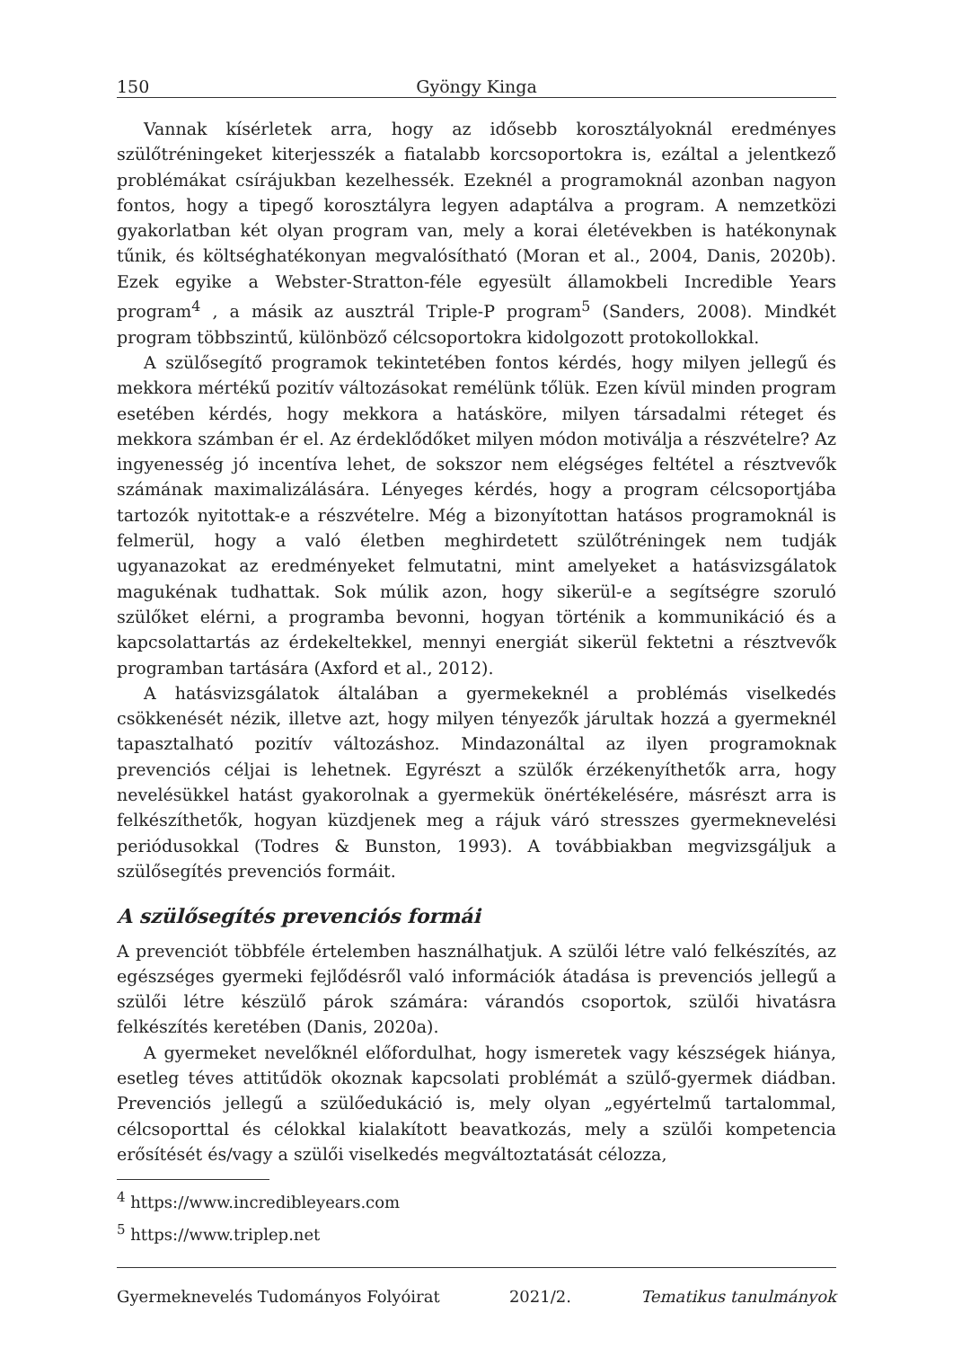150 Gyöngy Kinga
Vannak kísérletek arra, hogy az idősebb korosztályoknál eredményes szülőtréningeket kiterjesszék a fiatalabb korcsoportokra is, ezáltal a jelentkező problémákat csírájukban kezelhessék. Ezeknél a programoknál azonban nagyon fontos, hogy a tipegő korosztályra legyen adaptálva a program. A nemzetközi gyakorlatban két olyan program van, mely a korai életévekben is hatékonynak tűnik, és költséghatékonyan megvalósítható (Moran et al., 2004, Danis, 2020b). Ezek egyike a Webster-Stratton-féle egyesült államokbeli Incredible Years program<sup>4</sup> , a másik az ausztrál Triple-P program<sup>5</sup> (Sanders, 2008). Mindkét program többszintű, különböző célcsoportokra kidolgozott protokollokkal.
A szülősegítő programok tekintetében fontos kérdés, hogy milyen jellegű és mekkora mértékű pozitív változásokat remélünk tőlük. Ezen kívül minden program esetében kérdés, hogy mekkora a hatásköre, milyen társadalmi réteget és mekkora számban ér el. Az érdeklődőket milyen módon motiválja a részvételre? Az ingyenesség jó incentíva lehet, de sokszor nem elégséges feltétel a résztvevők számának maximalizálására. Lényeges kérdés, hogy a program célcsoportjába tartozók nyitottak-e a részvételre. Még a bizonyítottan hatásos programoknál is felmerül, hogy a való életben meghirdetett szülőtréningek nem tudják ugyanazokat az eredményeket felmutatni, mint amelyeket a hatásvizsgálatok magukénak tudhattak. Sok múlik azon, hogy sikerül-e a segítségre szoruló szülőket elérni, a programba bevonni, hogyan történik a kommunikáció és a kapcsolattartás az érdekeltekkel, mennyi energiát sikerül fektetni a résztvevők programban tartására (Axford et al., 2012).
A hatásvizsgálatok általában a gyermekeknél a problémás viselkedés csökkenését nézik, illetve azt, hogy milyen tényezők járultak hozzá a gyermeknél tapasztalható pozitív változáshoz. Mindazonáltal az ilyen programoknak prevenciós céljai is lehetnek. Egyrészt a szülők érzékenyíthetők arra, hogy nevelésükkel hatást gyakorolnak a gyermekük önértékelésére, másrészt arra is felkészíthetők, hogyan küzdjenek meg a rájuk váró stresszes gyermeknevelési periódusokkal (Todres & Bunston, 1993). A továbbiakban megvizsgáljuk a szülősegítés prevenciós formáit.
A szülősegítés prevenciós formái
A prevenciót többféle értelemben használhatjuk. A szülői létre való felkészítés, az egészséges gyermeki fejlődésről való információk átadása is prevenciós jellegű a szülői létre készülő párok számára: várandós csoportok, szülői hivatásra felkészítés keretében (Danis, 2020a).
A gyermeket nevelőknél előfordulhat, hogy ismeretek vagy készségek hiánya, esetleg téves attitűdök okoznak kapcsolati problémát a szülő-gyermek diádban. Prevenciós jellegű a szülőedukáció is, mely olyan „egyértelmű tartalommal, célcsoporttal és célokkal kialakított beavatkozás, mely a szülői kompetencia erősítését és/vagy a szülői viselkedés megváltoztatását célozza,
<sup>4</sup> https://www.incredibleyears.com
<sup>5</sup> https://www.triplep.net
Gyermeknevelés Tudományos Folyóirat 2021/2. Tematikus tanulmányok